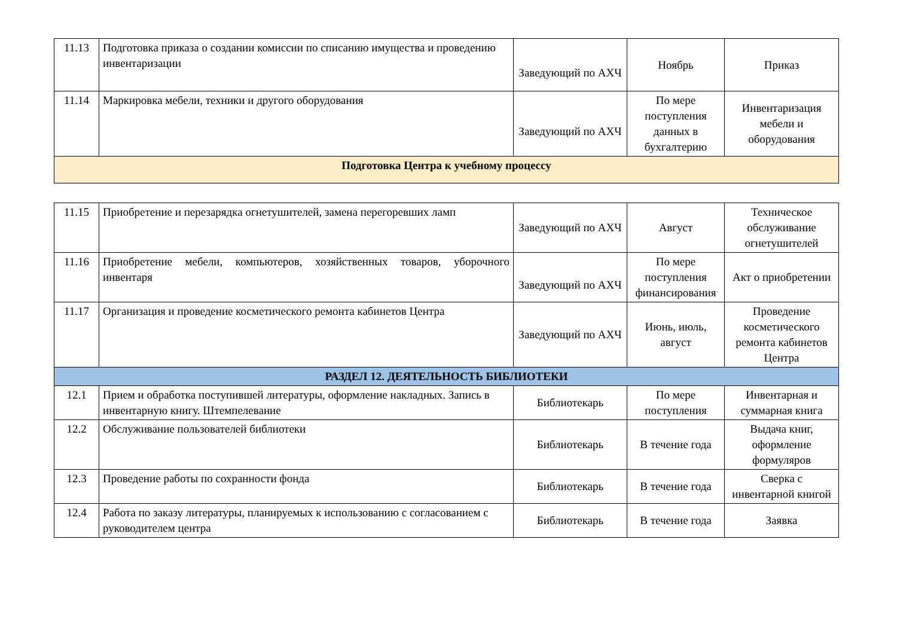| 11.13 | Подготовка приказа о создании комиссии по списанию имущества и проведению инвентаризации | Заведующий по АХЧ | Ноябрь | Приказ |
| 11.14 | Маркировка мебели, техники и другого оборудования | Заведующий по АХЧ | По мере поступления данных в бухгалтерию | Инвентаризация мебели и оборудования |
| Подготовка Центра к учебному процессу | | | | |
| 11.15 | Приобретение и перезарядка огнетушителей, замена перегоревших ламп | Заведующий по АХЧ | Август | Техническое обслуживание огнетушителей |
| 11.16 | Приобретение мебели, компьютеров, хозяйственных товаров, уборочного инвентаря | Заведующий по АХЧ | По мере поступления финансирования | Акт о приобретении |
| 11.17 | Организация и проведение косметического ремонта кабинетов Центра | Заведующий по АХЧ | Июнь, июль, август | Проведение косметического ремонта кабинетов Центра |
| РАЗДЕЛ 12. ДЕЯТЕЛЬНОСТЬ БИБЛИОТЕКИ | | | | |
| 12.1 | Прием и обработка поступившей литературы, оформление накладных. Запись в инвентарную книгу. Штемпелевание | Библиотекарь | По мере поступления | Инвентарная и суммарная книга |
| 12.2 | Обслуживание пользователей библиотеки | Библиотекарь | В течение года | Выдача книг, оформление формуляров |
| 12.3 | Проведение работы по сохранности фонда | Библиотекарь | В течение года | Сверка с инвентарной книгой |
| 12.4 | Работа по заказу литературы, планируемых к использованию с согласованием с руководителем центра | Библиотекарь | В течение года | Заявка |